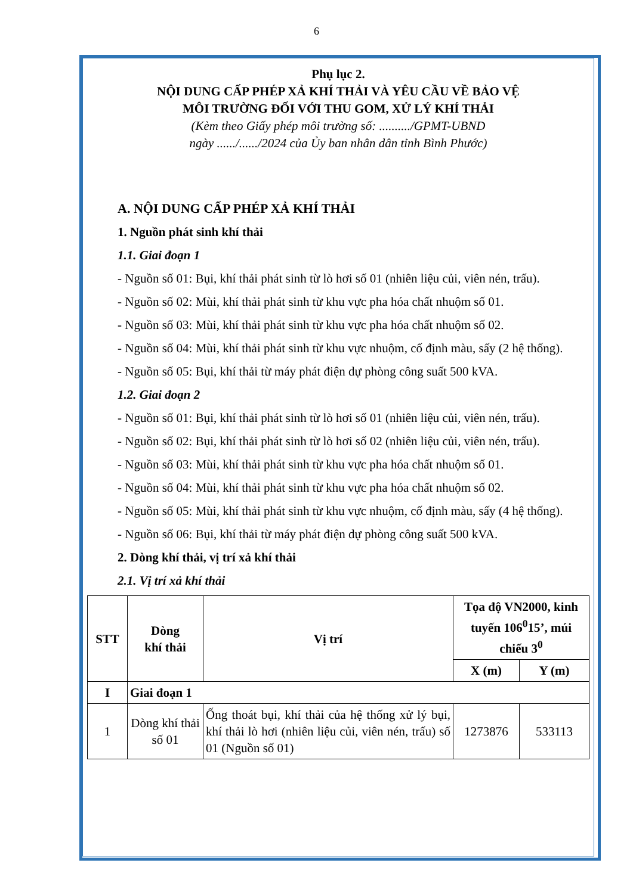6
Phụ lục 2.
NỘI DUNG CẤP PHÉP XẢ KHÍ THẢI VÀ YÊU CẦU VỀ BẢO VỆ
MÔI TRƯỜNG ĐỐI VỚI THU GOM, XỬ LÝ KHÍ THẢI
(Kèm theo Giấy phép môi trường số: ........../GPMT-UBND
ngày ....../....../2024 của Ủy ban nhân dân tỉnh Bình Phước)
A. NỘI DUNG CẤP PHÉP XẢ KHÍ THẢI
1. Nguồn phát sinh khí thải
1.1. Giai đoạn 1
- Nguồn số 01: Bụi, khí thải phát sinh từ lò hơi số 01 (nhiên liệu củi, viên nén, trấu).
- Nguồn số 02: Mùi, khí thải phát sinh từ khu vực pha hóa chất nhuộm số 01.
- Nguồn số 03: Mùi, khí thải phát sinh từ khu vực pha hóa chất nhuộm số 02.
- Nguồn số 04: Mùi, khí thải phát sinh từ khu vực nhuộm, cố định màu, sấy (2 hệ thống).
- Nguồn số 05: Bụi, khí thải từ máy phát điện dự phòng công suất 500 kVA.
1.2. Giai đoạn 2
- Nguồn số 01: Bụi, khí thải phát sinh từ lò hơi số 01 (nhiên liệu củi, viên nén, trấu).
- Nguồn số 02: Bụi, khí thải phát sinh từ lò hơi số 02 (nhiên liệu củi, viên nén, trấu).
- Nguồn số 03: Mùi, khí thải phát sinh từ khu vực pha hóa chất nhuộm số 01.
- Nguồn số 04: Mùi, khí thải phát sinh từ khu vực pha hóa chất nhuộm số 02.
- Nguồn số 05: Mùi, khí thải phát sinh từ khu vực nhuộm, cố định màu, sấy (4 hệ thống).
- Nguồn số 06: Bụi, khí thải từ máy phát điện dự phòng công suất 500 kVA.
2. Dòng khí thải, vị trí xả khí thải
2.1. Vị trí xả khí thải
| STT | Dòng khí thải | Vị trí | Tọa độ VN2000, kinh tuyến 106<sup>0</sup>15’, múi chiếu 3<sup>0</sup> | |
| --- | --- | --- | --- | --- |
| | | | X (m) | Y (m) |
| I | Giai đoạn 1 | | | |
| 1 | Dòng khí thải số 01 | Ống thoát bụi, khí thải của hệ thống xử lý bụi, khí thải lò hơi (nhiên liệu củi, viên nén, trấu) số 01 (Nguồn số 01) | 1273876 | 533113 |